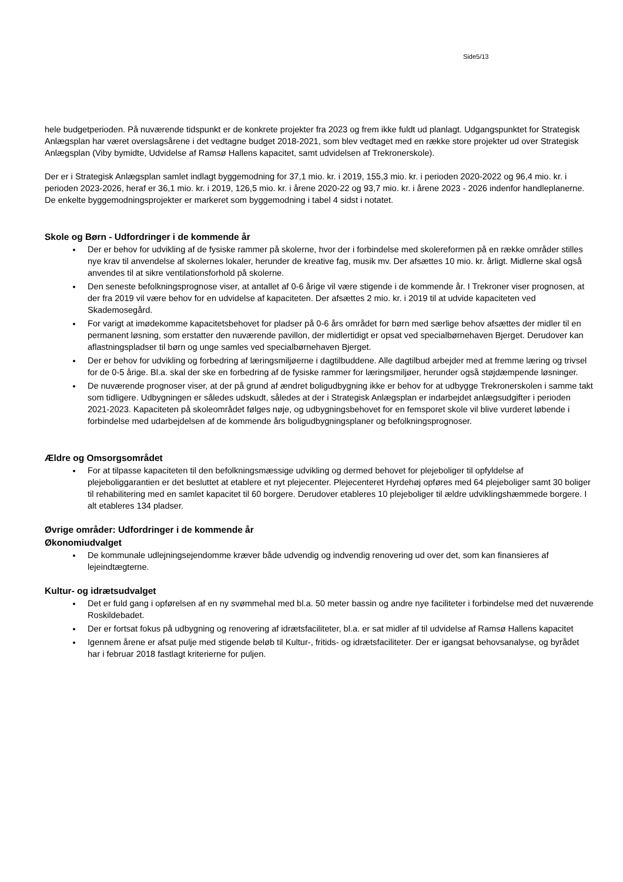Side5/13
hele budgetperioden. På nuværende tidspunkt er de konkrete projekter fra 2023 og frem ikke fuldt ud planlagt. Udgangspunktet for Strategisk Anlægsplan har været overslagsårene i det vedtagne budget 2018-2021, som blev vedtaget med en række store projekter ud over Strategisk Anlægsplan (Viby bymidte, Udvidelse af Ramsø Hallens kapacitet, samt udvidelsen af Trekronerskole).
Der er i Strategisk Anlægsplan samlet indlagt byggemodning for 37,1 mio. kr. i 2019, 155,3 mio. kr. i perioden 2020-2022 og 96,4 mio. kr. i perioden 2023-2026, heraf er 36,1 mio. kr. i 2019, 126,5 mio. kr. i årene 2020-22 og 93,7 mio. kr. i årene 2023 - 2026 indenfor handleplanerne. De enkelte byggemodningsprojekter er markeret som byggemodning i tabel 4 sidst i notatet.
Skole og Børn - Udfordringer i de kommende år
Der er behov for udvikling af de fysiske rammer på skolerne, hvor der i forbindelse med skolereformen på en række områder stilles nye krav til anvendelse af skolernes lokaler, herunder de kreative fag, musik mv. Der afsættes 10 mio. kr. årligt. Midlerne skal også anvendes til at sikre ventilationsforhold på skolerne.
Den seneste befolkningsprognose viser, at antallet af 0-6 årige vil være stigende i de kommende år. I Trekroner viser prognosen, at der fra 2019 vil være behov for en udvidelse af kapaciteten. Der afsættes 2 mio. kr. i 2019 til at udvide kapaciteten ved Skademosegård.
For varigt at imødekomme kapacitetsbehovet for pladser på 0-6 års området for børn med særlige behov afsættes der midler til en permanent løsning, som erstatter den nuværende pavillon, der midlertidigt er opsat ved specialbørnehaven Bjerget. Derudover kan aflastningspladser til børn og unge samles ved specialbørnehaven Bjerget.
Der er behov for udvikling og forbedring af læringsmiljøerne i dagtilbuddene. Alle dagtilbud arbejder med at fremme læring og trivsel for de 0-5 årige. Bl.a. skal der ske en forbedring af de fysiske rammer for læringsmiljøer, herunder også støjdæmpende løsninger.
De nuværende prognoser viser, at der på grund af ændret boligudbygning ikke er behov for at udbygge Trekronerskolen i samme takt som tidligere. Udbygningen er således udskudt, således at der i Strategisk Anlægsplan er indarbejdet anlægsudgifter i perioden 2021-2023. Kapaciteten på skoleområdet følges nøje, og udbygningsbehovet for en femsporet skole vil blive vurderet løbende i forbindelse med udarbejdelsen af de kommende års boligudbygningsplaner og befolkningsprognoser.
Ældre og Omsorgsområdet
For at tilpasse kapaciteten til den befolkningsmæssige udvikling og dermed behovet for plejeboliger til opfyldelse af plejeboliggarantien er det besluttet at etablere et nyt plejecenter. Plejecenteret Hyrdehøj opføres med 64 plejeboliger samt 30 boliger til rehabilitering med en samlet kapacitet til 60 borgere. Derudover etableres 10 plejeboliger til ældre udviklingshæmmede borgere. I alt etableres 134 pladser.
Øvrige områder: Udfordringer i de kommende år
Økonomiudvalget
De kommunale udlejningsejendomme kræver både udvendig og indvendig renovering ud over det, som kan finansieres af lejeindtægterne.
Kultur- og idrætsudvalget
Det er fuld gang i opførelsen af en ny svømmehal med bl.a. 50 meter bassin og andre nye faciliteter i forbindelse med det nuværende Roskildebadet.
Der er fortsat fokus på udbygning og renovering af idrætsfaciliteter, bl.a. er sat midler af til udvidelse af Ramsø Hallens kapacitet
Igennem årene er afsat pulje med stigende beløb til Kultur-, fritids- og idrætsfaciliteter. Der er igangsat behovsanalyse, og byrådet har i februar 2018 fastlagt kriterierne for puljen.